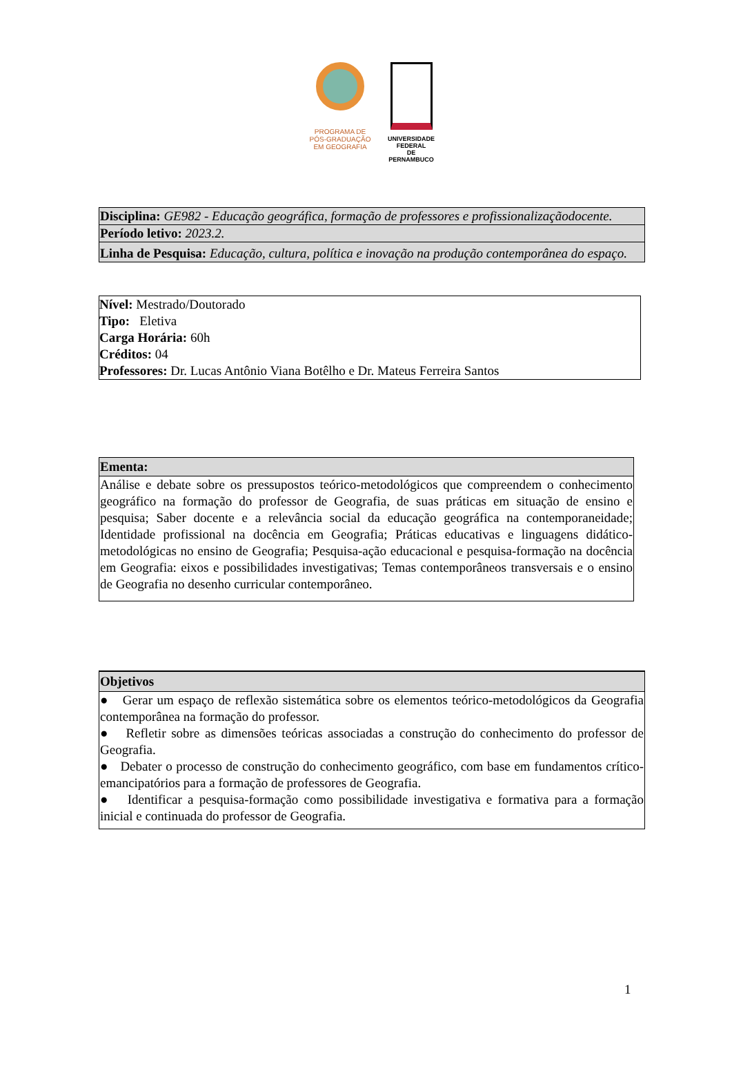PROGRAMA DE
PÓS-GRADUAÇÃO
EM GEOGRAFIA
UNIVERSIDADE
FEDERAL
DE PERNAMBUCO
| Disciplina: GE982 - Educação geográfica, formação de professores e profissionalizaçãodocente. |
| Período letivo: 2023.2. |
| Linha de Pesquisa: Educação, cultura, política e inovação na produção contemporânea do espaço. |
Nível: Mestrado/Doutorado
Tipo: Eletiva
Carga Horária: 60h
Créditos: 04
Professores: Dr. Lucas Antônio Viana Botêlho e Dr. Mateus Ferreira Santos
| Ementa: |
| --- |
| Análise e debate sobre os pressupostos teórico-metodológicos que compreendem o conhecimento geográfico na formação do professor de Geografia, de suas práticas em situação de ensino e pesquisa; Saber docente e a relevância social da educação geográfica na contemporaneidade; Identidade profissional na docência em Geografia; Práticas educativas e linguagens didático-metodológicas no ensino de Geografia; Pesquisa-ação educacional e pesquisa-formação na docência em Geografia: eixos e possibilidades investigativas; Temas contemporâneos transversais e o ensino de Geografia no desenho curricular contemporâneo. |
| Objetivos |
| --- |
| ● Gerar um espaço de reflexão sistemática sobre os elementos teórico-metodológicos da Geografia contemporânea na formação do professor. ● Refletir sobre as dimensões teóricas associadas a construção do conhecimento do professor de Geografia. ● Debater o processo de construção do conhecimento geográfico, com base em fundamentos crítico-emancipatórios para a formação de professores de Geografia. ● Identificar a pesquisa-formação como possibilidade investigativa e formativa para a formação inicial e continuada do professor de Geografia. |
1